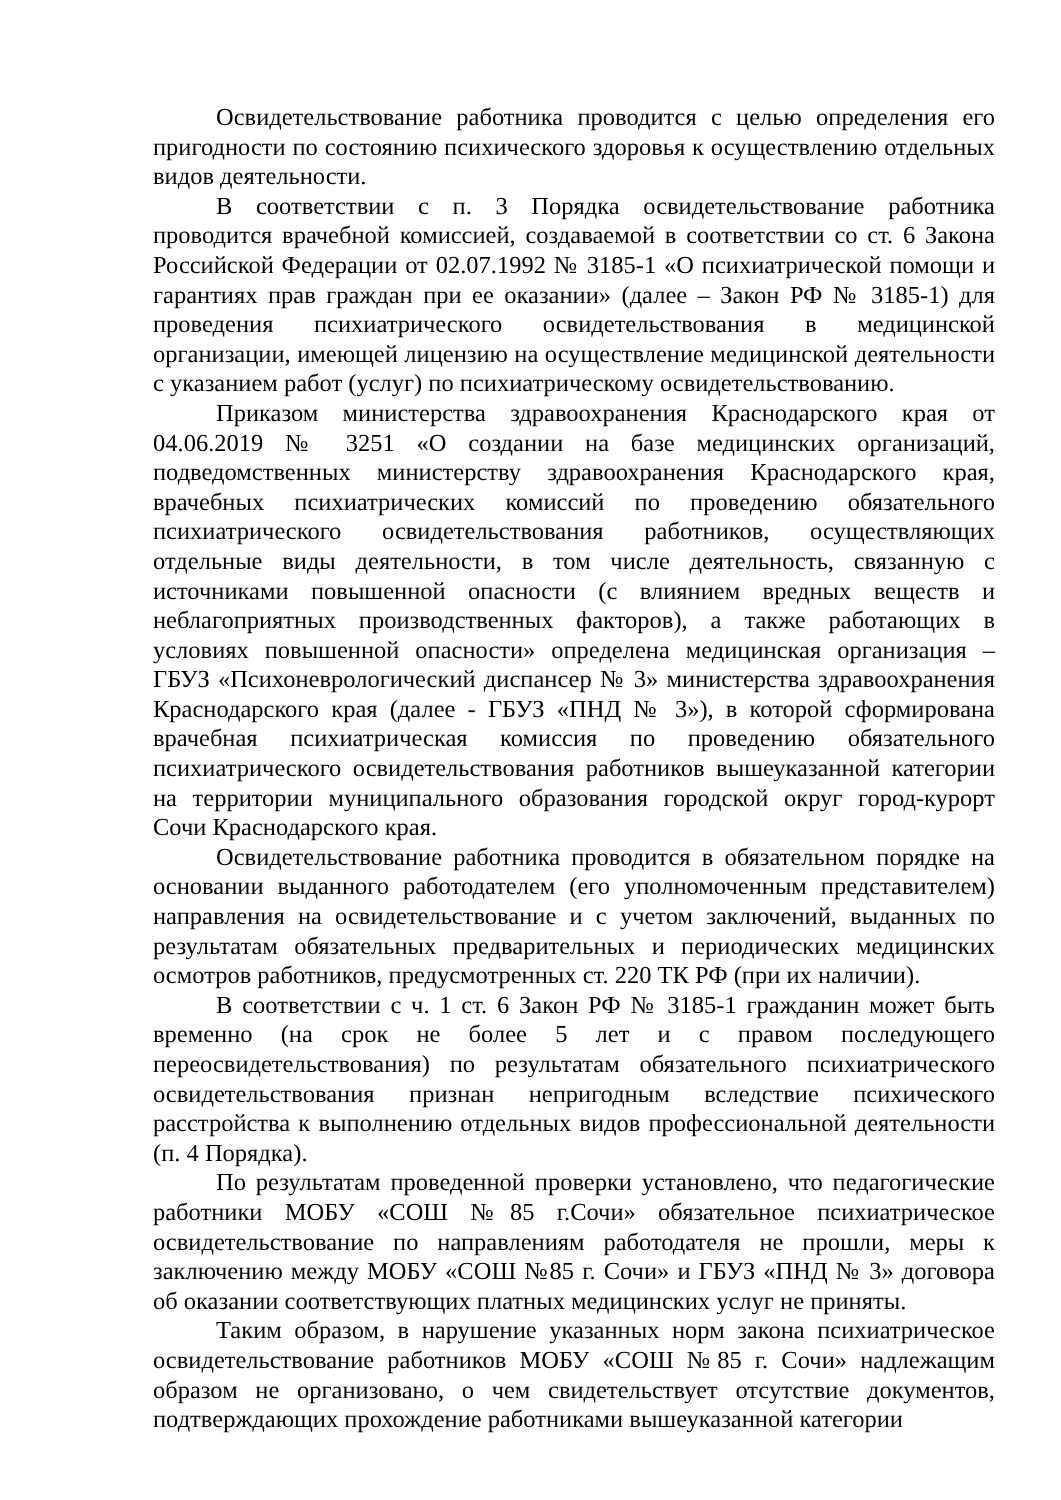Освидетельствование работника проводится с целью определения его пригодности по состоянию психического здоровья к осуществлению отдельных видов деятельности.
В соответствии с п. 3 Порядка освидетельствование работника проводится врачебной комиссией, создаваемой в соответствии со ст. 6 Закона Российской Федерации от 02.07.1992 № 3185-1 «О психиатрической помощи и гарантиях прав граждан при ее оказании» (далее – Закон РФ № 3185-1) для проведения психиатрического освидетельствования в медицинской организации, имеющей лицензию на осуществление медицинской деятельности с указанием работ (услуг) по психиатрическому освидетельствованию.
Приказом министерства здравоохранения Краснодарского края от 04.06.2019 № 3251 «О создании на базе медицинских организаций, подведомственных министерству здравоохранения Краснодарского края, врачебных психиатрических комиссий по проведению обязательного психиатрического освидетельствования работников, осуществляющих отдельные виды деятельности, в том числе деятельность, связанную с источниками повышенной опасности (с влиянием вредных веществ и неблагоприятных производственных факторов), а также работающих в условиях повышенной опасности» определена медицинская организация – ГБУЗ «Психоневрологический диспансер № 3» министерства здравоохранения Краснодарского края (далее - ГБУЗ «ПНД № 3»), в которой сформирована врачебная психиатрическая комиссия по проведению обязательного психиатрического освидетельствования работников вышеуказанной категории на территории муниципального образования городской округ город-курорт Сочи Краснодарского края.
Освидетельствование работника проводится в обязательном порядке на основании выданного работодателем (его уполномоченным представителем) направления на освидетельствование и с учетом заключений, выданных по результатам обязательных предварительных и периодических медицинских осмотров работников, предусмотренных ст. 220 ТК РФ (при их наличии).
В соответствии с ч. 1 ст. 6 Закон РФ № 3185-1 гражданин может быть временно (на срок не более 5 лет и с правом последующего переосвидетельствования) по результатам обязательного психиатрического освидетельствования признан непригодным вследствие психического расстройства к выполнению отдельных видов профессиональной деятельности (п. 4 Порядка).
По результатам проведенной проверки установлено, что педагогические работники МОБУ «СОШ №85 г.Сочи» обязательное психиатрическое освидетельствование по направлениям работодателя не прошли, меры к заключению между МОБУ «СОШ №85 г. Сочи» и ГБУЗ «ПНД № 3» договора об оказании соответствующих платных медицинских услуг не приняты.
Таким образом, в нарушение указанных норм закона психиатрическое освидетельствование работников МОБУ «СОШ №85 г. Сочи» надлежащим образом не организовано, о чем свидетельствует отсутствие документов, подтверждающих прохождение работниками вышеуказанной категории